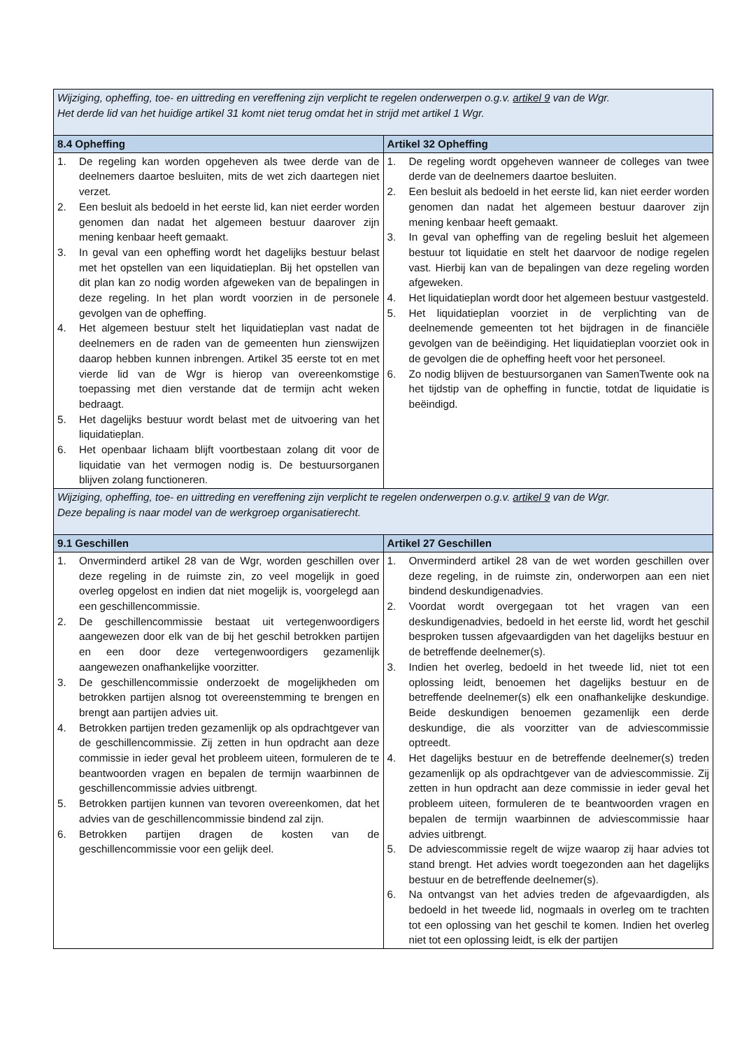| Wijziging, opheffing, toe- en uittreding en vereffening zijn verplicht te regelen onderwerpen o.g.v. artikel 9 van de Wgr. Het derde lid van het huidige artikel 31 komt niet terug omdat het in strijd met artikel 1 Wgr. | |
| 8.4 Opheffing | Artikel 32 Opheffing |
| 1. De regeling kan worden opgeheven als twee derde van de deelnemers daartoe besluiten, mits de wet zich daartegen niet verzet. 2. Een besluit als bedoeld in het eerste lid, kan niet eerder worden genomen dan nadat het algemeen bestuur daarover zijn mening kenbaar heeft gemaakt. 3. In geval van een opheffing wordt het dagelijks bestuur belast met het opstellen van een liquidatieplan. Bij het opstellen van dit plan kan zo nodig worden afgeweken van de bepalingen in deze regeling. In het plan wordt voorzien in de personele gevolgen van de opheffing. 4. Het algemeen bestuur stelt het liquidatieplan vast nadat de deelnemers en de raden van de gemeenten hun zienswijzen daarop hebben kunnen inbrengen. Artikel 35 eerste tot en met vierde lid van de Wgr is hierop van overeenkomstige toepassing met dien verstande dat de termijn acht weken bedraagt. 5. Het dagelijks bestuur wordt belast met de uitvoering van het liquidatieplan. 6. Het openbaar lichaam blijft voortbestaan zolang dit voor de liquidatie van het vermogen nodig is. De bestuursorganen blijven zolang functioneren. | 1. De regeling wordt opgeheven wanneer de colleges van twee derde van de deelnemers daartoe besluiten. 2. Een besluit als bedoeld in het eerste lid, kan niet eerder worden genomen dan nadat het algemeen bestuur daarover zijn mening kenbaar heeft gemaakt. 3. In geval van opheffing van de regeling besluit het algemeen bestuur tot liquidatie en stelt het daarvoor de nodige regelen vast. Hierbij kan van de bepalingen van deze regeling worden afgeweken. 4. Het liquidatieplan wordt door het algemeen bestuur vastgesteld. 5. Het liquidatieplan voorziet in de verplichting van de deelnemende gemeenten tot het bijdragen in de financiële gevolgen van de beëindiging. Het liquidatieplan voorziet ook in de gevolgen die de opheffing heeft voor het personeel. 6. Zo nodig blijven de bestuursorganen van SamenTwente ook na het tijdstip van de opheffing in functie, totdat de liquidatie is beëindigd. |
| Wijziging, opheffing, toe- en uittreding en vereffening zijn verplicht te regelen onderwerpen o.g.v. artikel 9 van de Wgr. Deze bepaling is naar model van de werkgroep organisatierecht. | |
| 9.1 Geschillen | Artikel 27 Geschillen |
| 1. Onverminderd artikel 28 van de Wgr, worden geschillen over deze regeling in de ruimste zin, zo veel mogelijk in goed overleg opgelost en indien dat niet mogelijk is, voorgelegd aan een geschillencommissie. 2. De geschillencommissie bestaat uit vertegenwoordigers aangewezen door elk van de bij het geschil betrokken partijen en een door deze vertegenwoordigers gezamenlijk aangewezen onafhankelijke voorzitter. 3. De geschillencommissie onderzoekt de mogelijkheden om betrokken partijen alsnog tot overeenstemming te brengen en brengt aan partijen advies uit. 4. Betrokken partijen treden gezamenlijk op als opdrachtgever van de geschillencommissie. Zij zetten in hun opdracht aan deze commissie in ieder geval het probleem uiteen, formuleren de te beantwoorden vragen en bepalen de termijn waarbinnen de geschillencommissie advies uitbrengt. 5. Betrokken partijen kunnen van tevoren overeenkomen, dat het advies van de geschillencommissie bindend zal zijn. 6. Betrokken partijen dragen de kosten van de geschillencommissie voor een gelijk deel. | 1. Onverminderd artikel 28 van de wet worden geschillen over deze regeling, in de ruimste zin, onderworpen aan een niet bindend deskundigenadvies. 2. Voordat wordt overgegaan tot het vragen van een deskundigenadvies, bedoeld in het eerste lid, wordt het geschil besproken tussen afgevaardigden van het dagelijks bestuur en de betreffende deelnemer(s). 3. Indien het overleg, bedoeld in het tweede lid, niet tot een oplossing leidt, benoemen het dagelijks bestuur en de betreffende deelnemer(s) elk een onafhankelijke deskundige. Beide deskundigen benoemen gezamenlijk een derde deskundige, die als voorzitter van de adviescommissie optreedt. 4. Het dagelijks bestuur en de betreffende deelnemer(s) treden gezamenlijk op als opdrachtgever van de adviescommissie. Zij zetten in hun opdracht aan deze commissie in ieder geval het probleem uiteen, formuleren de te beantwoorden vragen en bepalen de termijn waarbinnen de adviescommissie haar advies uitbrengt. 5. De adviescommissie regelt de wijze waarop zij haar advies tot stand brengt. Het advies wordt toegezonden aan het dagelijks bestuur en de betreffende deelnemer(s). 6. Na ontvangst van het advies treden de afgevaardigden, als bedoeld in het tweede lid, nogmaals in overleg om te trachten tot een oplossing van het geschil te komen. Indien het overleg niet tot een oplossing leidt, is elk der partijen |